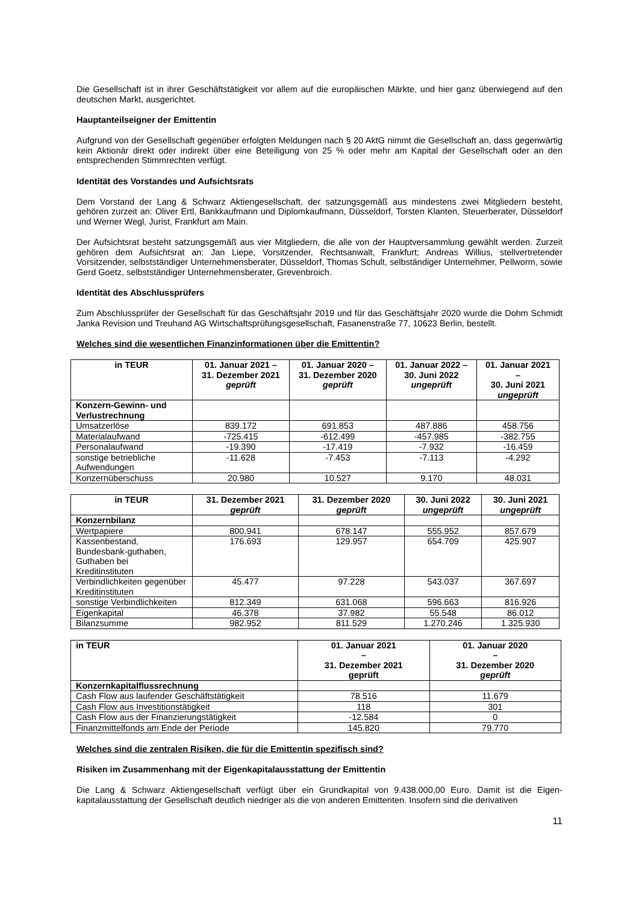Die Gesellschaft ist in ihrer Geschäftstätigkeit vor allem auf die europäischen Märkte, und hier ganz überwiegend auf den deutschen Markt, ausgerichtet.
Hauptanteilseigner der Emittentin
Aufgrund von der Gesellschaft gegenüber erfolgten Meldungen nach § 20 AktG nimmt die Gesellschaft an, dass gegenwärtig kein Aktionär direkt oder indirekt über eine Beteiligung von 25 % oder mehr am Kapital der Gesellschaft oder an den entsprechenden Stimmrechten verfügt.
Identität des Vorstandes und Aufsichtsrats
Dem Vorstand der Lang & Schwarz Aktiengesellschaft, der satzungsgemäß aus mindestens zwei Mitgliedern besteht, gehören zurzeit an: Oliver Ertl, Bankkaufmann und Diplomkaufmann, Düsseldorf, Torsten Klanten, Steuerberater, Düsseldorf und Werner Wegl, Jurist, Frankfurt am Main.
Der Aufsichtsrat besteht satzungsgemäß aus vier Mitgliedern, die alle von der Hauptversammlung gewählt werden. Zurzeit gehören dem Aufsichtsrat an: Jan Liepe, Vorsitzender, Rechtsanwalt, Frankfurt; Andreas Willius, stellvertretender Vorsitzender, selbstständiger Unternehmensberater, Düsseldorf, Thomas Schult, selbständiger Unternehmer, Pellworm, sowie Gerd Goetz, selbstständiger Unternehmensberater, Grevenbroich.
Identität des Abschlussprüfers
Zum Abschlussprüfer der Gesellschaft für das Geschäftsjahr 2019 und für das Geschäftsjahr 2020 wurde die Dohm Schmidt Janka Revision und Treuhand AG Wirtschaftsprüfungsgesellschaft, Fasanenstraße 77, 10623 Berlin, bestellt.
Welches sind die wesentlichen Finanzinformationen über die Emittentin?
| in TEUR | 01. Januar 2021 – 31. Dezember 2021 geprüft | 01. Januar 2020 – 31. Dezember 2020 geprüft | 01. Januar 2022 – 30. Juni 2022 ungeprüft | 01. Januar 2021 – 30. Juni 2021 ungeprüft |
| --- | --- | --- | --- | --- |
| Konzern-Gewinn- und Verlustrechnung | | | | |
| Umsatzerlöse | 839.172 | 691.853 | 487.886 | 458.756 |
| Materialaufwand | -725.415 | -612.499 | -457.985 | -382.755 |
| Personalaufwand | -19.390 | -17.419 | -7.932 | -16.459 |
| sonstige betriebliche Aufwendungen | -11.628 | -7.453 | -7.113 | -4.292 |
| Konzernüberschuss | 20.980 | 10.527 | 9.170 | 48.031 |
| in TEUR | 31. Dezember 2021 geprüft | 31. Dezember 2020 geprüft | 30. Juni 2022 ungeprüft | 30. Juni 2021 ungeprüft |
| --- | --- | --- | --- | --- |
| Konzernbilanz | | | | |
| Wertpapiere | 800.941 | 678.147 | 555.952 | 857.679 |
| Kassenbestand, Bundesbank-guthaben, Guthaben bei Kreditinstituten | 176.693 | 129.957 | 654.709 | 425.907 |
| Verbindlichkeiten gegenüber Kreditinstituten | 45.477 | 97.228 | 543.037 | 367.697 |
| sonstige Verbindlichkeiten | 812.349 | 631.068 | 596.663 | 816.926 |
| Eigenkapital | 46.378 | 37.982 | 55.548 | 86.012 |
| Bilanzsumme | 982.952 | 811.529 | 1.270.246 | 1.325.930 |
| in TEUR | 01. Januar 2021 – 31. Dezember 2021 geprüft | 01. Januar 2020 – 31. Dezember 2020 geprüft |
| --- | --- | --- |
| Konzernkapitalflussrechnung | | |
| Cash Flow aus laufender Geschäftstätigkeit | 78.516 | 11.679 |
| Cash Flow aus Investitionstätigkeit | 118 | 301 |
| Cash Flow aus der Finanzierungstätigkeit | -12.584 | 0 |
| Finanzmittelfonds am Ende der Periode | 145.820 | 79.770 |
Welches sind die zentralen Risiken, die für die Emittentin spezifisch sind?
Risiken im Zusammenhang mit der Eigenkapitalausstattung der Emittentin
Die Lang & Schwarz Aktiengesellschaft verfügt über ein Grundkapital von 9.438.000,00 Euro. Damit ist die Eigen-kapitalausstattung der Gesellschaft deutlich niedriger als die von anderen Emittenten. Insofern sind die derivativen
11